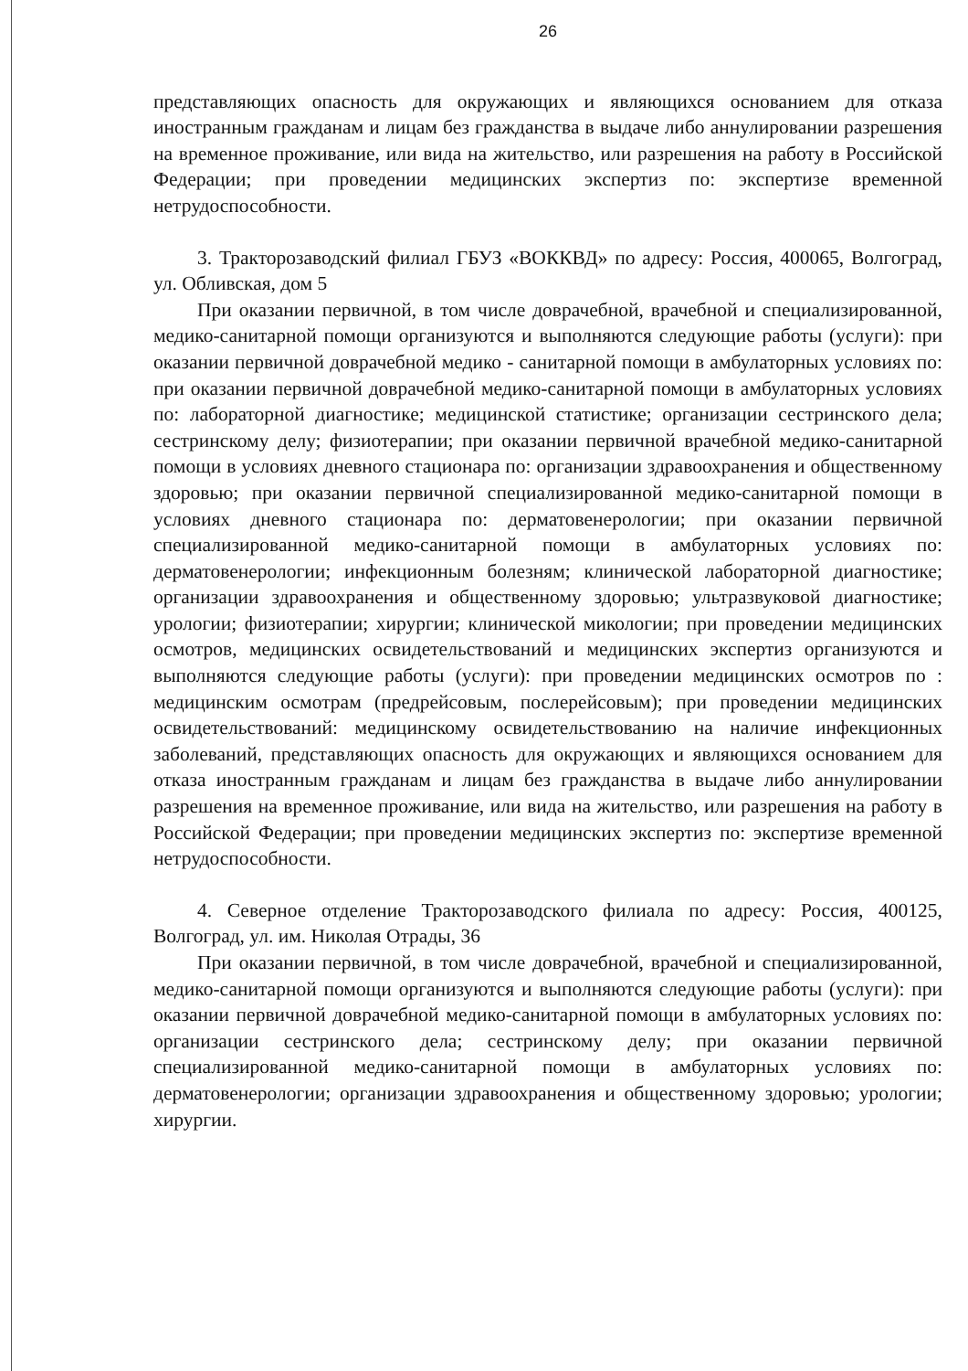26
представляющих опасность для окружающих и являющихся основанием для отказа иностранным гражданам и лицам без гражданства в выдаче либо аннулировании разрешения на временное проживание, или вида на жительство, или разрешения на работу в Российской Федерации; при проведении медицинских экспертиз по: экспертизе временной нетрудоспособности.
3. Тракторозаводский филиал ГБУЗ «ВОККВД» по адресу: Россия, 400065, Волгоград, ул. Обливская, дом 5
При оказании первичной, в том числе доврачебной, врачебной и специализированной, медико-санитарной помощи организуются и выполняются следующие работы (услуги): при оказании первичной доврачебной медико - санитарной помощи в амбулаторных условиях по: при оказании первичной доврачебной медико-санитарной помощи в амбулаторных условиях по: лабораторной диагностике; медицинской статистике; организации сестринского дела; сестринскому делу; физиотерапии; при оказании первичной врачебной медико-санитарной помощи в условиях дневного стационара по: организации здравоохранения и общественному здоровью; при оказании первичной специализированной медико-санитарной помощи в условиях дневного стационара по: дерматовенерологии; при оказании первичной специализированной медико-санитарной помощи в амбулаторных условиях по: дерматовенерологии; инфекционным болезням; клинической лабораторной диагностике; организации здравоохранения и общественному здоровью; ультразвуковой диагностике; урологии; физиотерапии; хирургии; клинической микологии; при проведении медицинских осмотров, медицинских освидетельствований и медицинских экспертиз организуются и выполняются следующие работы (услуги): при проведении медицинских осмотров по : медицинским осмотрам (предрейсовым, послерейсовым); при проведении медицинских освидетельствований: медицинскому освидетельствованию на наличие инфекционных заболеваний, представляющих опасность для окружающих и являющихся основанием для отказа иностранным гражданам и лицам без гражданства в выдаче либо аннулировании разрешения на временное проживание, или вида на жительство, или разрешения на работу в Российской Федерации; при проведении медицинских экспертиз по: экспертизе временной нетрудоспособности.
4. Северное отделение Тракторозаводского филиала по адресу: Россия, 400125, Волгоград, ул. им. Николая Отрады, 36
При оказании первичной, в том числе доврачебной, врачебной и специализированной, медико-санитарной помощи организуются и выполняются следующие работы (услуги): при оказании первичной доврачебной медико-санитарной помощи в амбулаторных условиях по: организации сестринского дела; сестринскому делу; при оказании первичной специализированной медико-санитарной помощи в амбулаторных условиях по: дерматовенерологии; организации здравоохранения и общественному здоровью; урологии; хирургии.